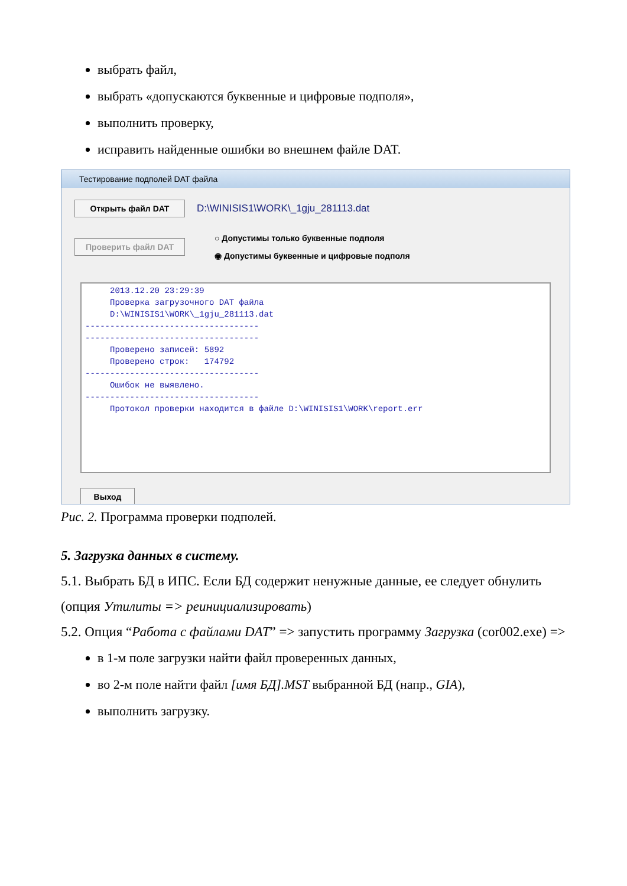выбрать файл,
выбрать «допускаются буквенные и цифровые подполя»,
выполнить проверку,
исправить найденные ошибки во внешнем файле DAT.
Тестирование подполей DAT файла
Открыть файл DAT D:\WINISIS1\WORK\_1gju_281113.dat
Проверить файл DAT
○ Допустимы только буквенные подполя
◉ Допустимы буквенные и цифровые подполя
2013.12.20 23:29:39 Проверка загрузочного DAT файла D:\WINISIS1\WORK\_1gju_281113.dat ----------------------------------- ----------------------------------- Проверено записей: 5892 Проверено строк: 174792 ----------------------------------- Ошибок не выявлено. ----------------------------------- Протокол проверки находится в файле D:\WINISIS1\WORK\report.err
Выход
Рис. 2. Программа проверки подполей.
5. Загрузка данных в систему.
5.1. Выбрать БД в ИПС. Если БД содержит ненужные данные, ее следует обнулить (опция Утилиты => реинициализировать)
5.2. Опция “Работа с файлами DAT” => запустить программу Загрузка (cor002.exe) =>
в 1-м поле загрузки найти файл проверенных данных,
во 2-м поле найти файл [имя БД].MST выбранной БД (напр., GIA),
выполнить загрузку.